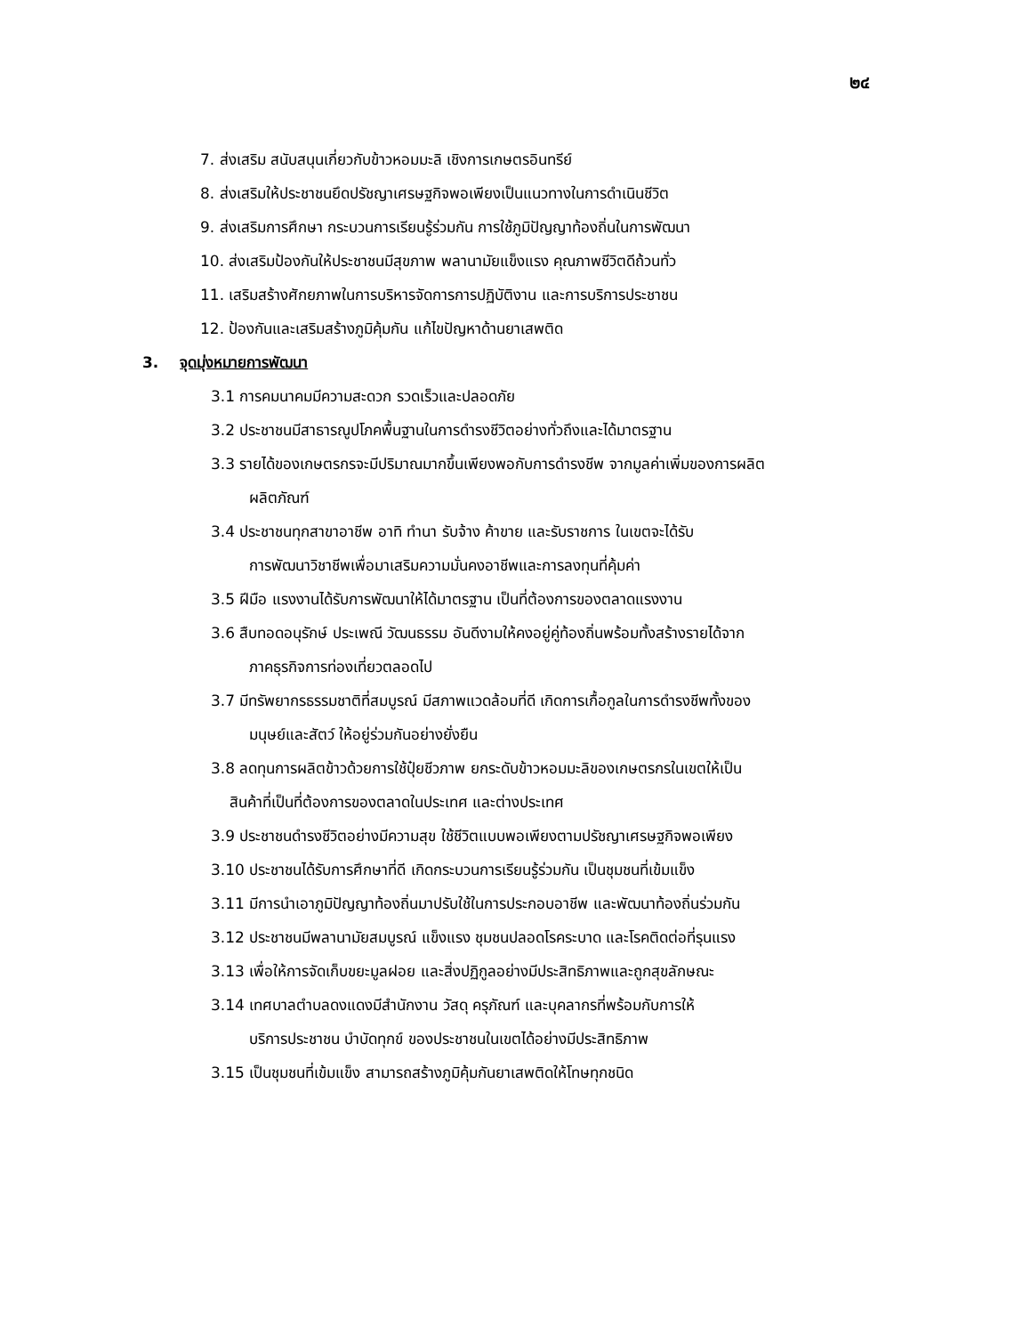๒๔
7. ส่งเสริม สนับสนุนเกี่ยวกับข้าวหอมมะลิ เชิงการเกษตรอินทรีย์
8. ส่งเสริมให้ประชาชนยึดปรัชญาเศรษฐกิจพอเพียงเป็นแนวทางในการดำเนินชีวิต
9. ส่งเสริมการศึกษา กระบวนการเรียนรู้ร่วมกัน การใช้ภูมิปัญญาท้องถิ่นในการพัฒนา
10. ส่งเสริมป้องกันให้ประชาชนมีสุขภาพ พลานามัยแข็งแรง คุณภาพชีวิตดีถ้วนทั่ว
11. เสริมสร้างศักยภาพในการบริหารจัดการการปฏิบัติงาน และการบริการประชาชน
12. ป้องกันและเสริมสร้างภูมิคุ้มกัน แก้ไขปัญหาด้านยาเสพติด
3. จุดมุ่งหมายการพัฒนา
3.1 การคมนาคมมีความสะดวก รวดเร็วและปลอดภัย
3.2 ประชาชนมีสาธารณูปโภคพื้นฐานในการดำรงชีวิตอย่างทั่วถึงและได้มาตรฐาน
3.3 รายได้ของเกษตรกรจะมีปริมาณมากขึ้นเพียงพอกับการดำรงชีพ จากมูลค่าเพิ่มของการผลิต
ผลิตภัณฑ์
3.4 ประชาชนทุกสาขาอาชีพ อาทิ ทำนา รับจ้าง ค้าขาย และรับราชการ ในเขตจะได้รับ
การพัฒนาวิชาชีพเพื่อมาเสริมความมั่นคงอาชีพและการลงทุนที่คุ้มค่า
3.5 ฝีมือ แรงงานได้รับการพัฒนาให้ได้มาตรฐาน เป็นที่ต้องการของตลาดแรงงาน
3.6 สืบทอดอนุรักษ์ ประเพณี วัฒนธรรม อันดีงามให้คงอยู่คู่ท้องถิ่นพร้อมทั้งสร้างรายได้จาก
ภาคธุรกิจการท่องเที่ยวตลอดไป
3.7 มีทรัพยากรธรรมชาติที่สมบูรณ์ มีสภาพแวดล้อมที่ดี เกิดการเกื้อกูลในการดำรงชีพทั้งของ
มนุษย์และสัตว์ ให้อยู่ร่วมกันอย่างยั่งยืน
3.8 ลดทุนการผลิตข้าวด้วยการใช้ปุ๋ยชีวภาพ ยกระดับข้าวหอมมะลิของเกษตรกรในเขตให้เป็น
สินค้าที่เป็นที่ต้องการของตลาดในประเทศ และต่างประเทศ
3.9 ประชาชนดำรงชีวิตอย่างมีความสุข ใช้ชีวิตแบบพอเพียงตามปรัชญาเศรษฐกิจพอเพียง
3.10 ประชาชนได้รับการศึกษาที่ดี เกิดกระบวนการเรียนรู้ร่วมกัน เป็นชุมชนที่เข้มแข็ง
3.11 มีการนำเอาภูมิปัญญาท้องถิ่นมาปรับใช้ในการประกอบอาชีพ และพัฒนาท้องถิ่นร่วมกัน
3.12 ประชาชนมีพลานามัยสมบูรณ์ แข็งแรง ชุมชนปลอดโรคระบาด และโรคติดต่อที่รุนแรง
3.13 เพื่อให้การจัดเก็บขยะมูลฝอย และสิ่งปฏิกูลอย่างมีประสิทธิภาพและถูกสุขลักษณะ
3.14 เทศบาลตำบลดงแดงมีสำนักงาน วัสดุ ครุภัณฑ์ และบุคลากรที่พร้อมกับการให้
บริการประชาชน บำบัดทุกข์ ของประชาชนในเขตได้อย่างมีประสิทธิภาพ
3.15 เป็นชุมชนที่เข้มแข็ง สามารถสร้างภูมิคุ้มกันยาเสพติดให้โทษทุกชนิด